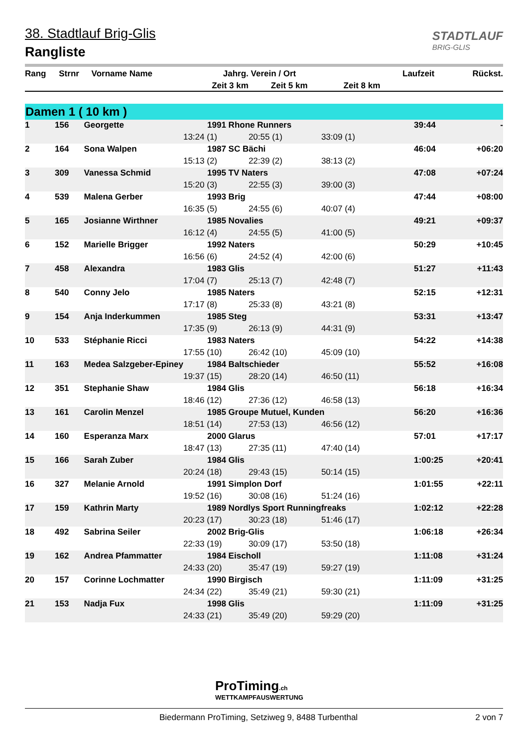38. Stadtlauf Brig-Glis
Rangliste
STADTLAUF
BRIG-GLIS
| Rang | Strnr | Vorname Name | Jahrg. | Verein / Ort | | Laufzeit | Rückst. |
| --- | --- | --- | --- | --- | --- | --- | --- |
| | | | Zeit 3 km | Zeit 5 km | Zeit 8 km | | |
Damen 1 ( 10 km )
| 1 | 156 | Georgette | 1991 | Rhone Runners | | 39:44 | - |
| | | | 13:24 (1) | 20:55 (1) | 33:09 (1) | | |
| 2 | 164 | Sona Walpen | 1987 | SC Bächi | | 46:04 | +06:20 |
| | | | 15:13 (2) | 22:39 (2) | 38:13 (2) | | |
| 3 | 309 | Vanessa Schmid | 1995 | TV Naters | | 47:08 | +07:24 |
| | | | 15:20 (3) | 22:55 (3) | 39:00 (3) | | |
| 4 | 539 | Malena Gerber | 1993 | Brig | | 47:44 | +08:00 |
| | | | 16:35 (5) | 24:55 (6) | 40:07 (4) | | |
| 5 | 165 | Josianne Wirthner | 1985 | Novalies | | 49:21 | +09:37 |
| | | | 16:12 (4) | 24:55 (5) | 41:00 (5) | | |
| 6 | 152 | Marielle Brigger | 1992 | Naters | | 50:29 | +10:45 |
| | | | 16:56 (6) | 24:52 (4) | 42:00 (6) | | |
| 7 | 458 | Alexandra | 1983 | Glis | | 51:27 | +11:43 |
| | | | 17:04 (7) | 25:13 (7) | 42:48 (7) | | |
| 8 | 540 | Conny Jelo | 1985 | Naters | | 52:15 | +12:31 |
| | | | 17:17 (8) | 25:33 (8) | 43:21 (8) | | |
| 9 | 154 | Anja Inderkummen | 1985 | Steg | | 53:31 | +13:47 |
| | | | 17:35 (9) | 26:13 (9) | 44:31 (9) | | |
| 10 | 533 | Stéphanie Ricci | 1983 | Naters | | 54:22 | +14:38 |
| | | | 17:55 (10) | 26:42 (10) | 45:09 (10) | | |
| 11 | 163 | Medea Salzgeber-Epiney | 1984 | Baltschieder | | 55:52 | +16:08 |
| | | | 19:37 (15) | 28:20 (14) | 46:50 (11) | | |
| 12 | 351 | Stephanie Shaw | 1984 | Glis | | 56:18 | +16:34 |
| | | | 18:46 (12) | 27:36 (12) | 46:58 (13) | | |
| 13 | 161 | Carolin Menzel | 1985 | Groupe Mutuel, Kunden | | 56:20 | +16:36 |
| | | | 18:51 (14) | 27:53 (13) | 46:56 (12) | | |
| 14 | 160 | Esperanza Marx | 2000 | Glarus | | 57:01 | +17:17 |
| | | | 18:47 (13) | 27:35 (11) | 47:40 (14) | | |
| 15 | 166 | Sarah Zuber | 1984 | Glis | | 1:00:25 | +20:41 |
| | | | 20:24 (18) | 29:43 (15) | 50:14 (15) | | |
| 16 | 327 | Melanie Arnold | 1991 | Simplon Dorf | | 1:01:55 | +22:11 |
| | | | 19:52 (16) | 30:08 (16) | 51:24 (16) | | |
| 17 | 159 | Kathrin Marty | 1989 | Nordlys Sport Runningfreaks | | 1:02:12 | +22:28 |
| | | | 20:23 (17) | 30:23 (18) | 51:46 (17) | | |
| 18 | 492 | Sabrina Seiler | 2002 | Brig-Glis | | 1:06:18 | +26:34 |
| | | | 22:33 (19) | 30:09 (17) | 53:50 (18) | | |
| 19 | 162 | Andrea Pfammatter | 1984 | Eischoll | | 1:11:08 | +31:24 |
| | | | 24:33 (20) | 35:47 (19) | 59:27 (19) | | |
| 20 | 157 | Corinne Lochmatter | 1990 | Birgisch | | 1:11:09 | +31:25 |
| | | | 24:34 (22) | 35:49 (21) | 59:30 (21) | | |
| 21 | 153 | Nadja Fux | 1998 | Glis | | 1:11:09 | +31:25 |
| | | | 24:33 (21) | 35:49 (20) | 59:29 (20) | | |
ProTiming.ch
WETTKAMPFAUSWERTUNG
Biedermann ProTiming, Setziweg 9, 8488 Turbenthal 2 von 7